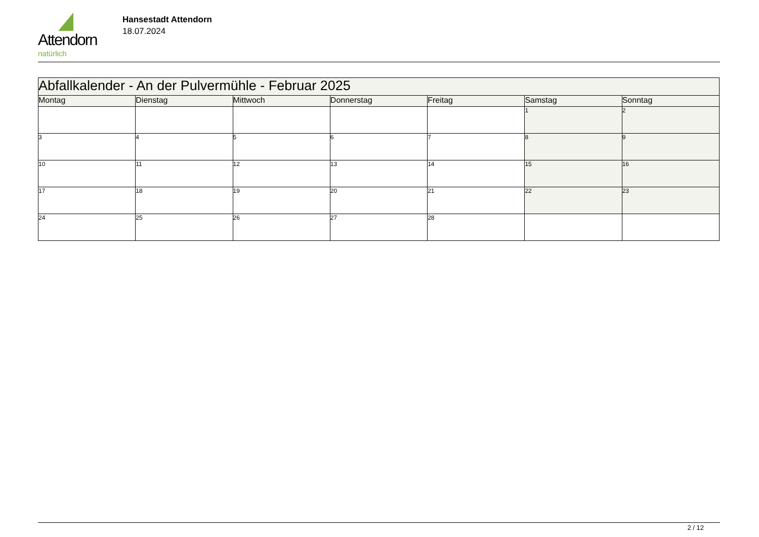Attendorn
natürlich
Hansestadt Attendorn
18.07.2024
| Abfallkalender - An der Pulvermühle - Februar 2025 | | | | | | |
| Montag | Dienstag | Mittwoch | Donnerstag | Freitag | Samstag | Sonntag |
| | | | | | 1 | 2 |
| 3 | 4 | 5 | 6 | 7 | 8 | 9 |
| 10 | 11 | 12 | 13 | 14 | 15 | 16 |
| 17 | 18 | 19 | 20 | 21 | 22 | 23 |
| 24 | 25 | 26 | 27 | 28 | | |
2 / 12